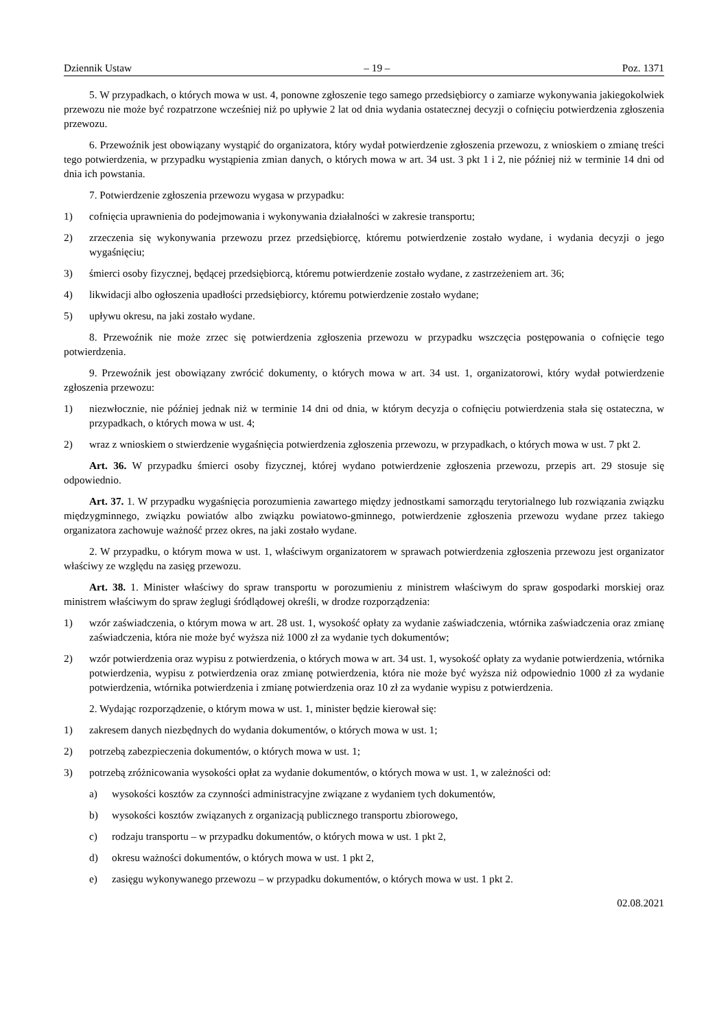Dziennik Ustaw – 19 – Poz. 1371
5. W przypadkach, o których mowa w ust. 4, ponowne zgłoszenie tego samego przedsiębiorcy o zamiarze wykonywania jakiegokolwiek przewozu nie może być rozpatrzone wcześniej niż po upływie 2 lat od dnia wydania ostatecznej decyzji o cofnięciu potwierdzenia zgłoszenia przewozu.
6. Przewoźnik jest obowiązany wystąpić do organizatora, który wydał potwierdzenie zgłoszenia przewozu, z wnioskiem o zmianę treści tego potwierdzenia, w przypadku wystąpienia zmian danych, o których mowa w art. 34 ust. 3 pkt 1 i 2, nie później niż w terminie 14 dni od dnia ich powstania.
7. Potwierdzenie zgłoszenia przewozu wygasa w przypadku:
1) cofnięcia uprawnienia do podejmowania i wykonywania działalności w zakresie transportu;
2) zrzeczenia się wykonywania przewozu przez przedsiębiorcę, któremu potwierdzenie zostało wydane, i wydania decyzji o jego wygaśnięciu;
3) śmierci osoby fizycznej, będącej przedsiębiorcą, któremu potwierdzenie zostało wydane, z zastrzeżeniem art. 36;
4) likwidacji albo ogłoszenia upadłości przedsiębiorcy, któremu potwierdzenie zostało wydane;
5) upływu okresu, na jaki zostało wydane.
8. Przewoźnik nie może zrzec się potwierdzenia zgłoszenia przewozu w przypadku wszczęcia postępowania o cofnięcie tego potwierdzenia.
9. Przewoźnik jest obowiązany zwrócić dokumenty, o których mowa w art. 34 ust. 1, organizatorowi, który wydał potwierdzenie zgłoszenia przewozu:
1) niezwłocznie, nie później jednak niż w terminie 14 dni od dnia, w którym decyzja o cofnięciu potwierdzenia stała się ostateczna, w przypadkach, o których mowa w ust. 4;
2) wraz z wnioskiem o stwierdzenie wygaśnięcia potwierdzenia zgłoszenia przewozu, w przypadkach, o których mowa w ust. 7 pkt 2.
Art. 36. W przypadku śmierci osoby fizycznej, której wydano potwierdzenie zgłoszenia przewozu, przepis art. 29 stosuje się odpowiednio.
Art. 37. 1. W przypadku wygaśnięcia porozumienia zawartego między jednostkami samorządu terytorialnego lub rozwiązania związku międzygminnego, związku powiatów albo związku powiatowo-gminnego, potwierdzenie zgłoszenia przewozu wydane przez takiego organizatora zachowuje ważność przez okres, na jaki zostało wydane.
2. W przypadku, o którym mowa w ust. 1, właściwym organizatorem w sprawach potwierdzenia zgłoszenia przewozu jest organizator właściwy ze względu na zasięg przewozu.
Art. 38. 1. Minister właściwy do spraw transportu w porozumieniu z ministrem właściwym do spraw gospodarki morskiej oraz ministrem właściwym do spraw żeglugi śródlądowej określi, w drodze rozporządzenia:
1) wzór zaświadczenia, o którym mowa w art. 28 ust. 1, wysokość opłaty za wydanie zaświadczenia, wtórnika zaświadczenia oraz zmianę zaświadczenia, która nie może być wyższa niż 1000 zł za wydanie tych dokumentów;
2) wzór potwierdzenia oraz wypisu z potwierdzenia, o których mowa w art. 34 ust. 1, wysokość opłaty za wydanie potwierdzenia, wtórnika potwierdzenia, wypisu z potwierdzenia oraz zmianę potwierdzenia, która nie może być wyższa niż odpowiednio 1000 zł za wydanie potwierdzenia, wtórnika potwierdzenia i zmianę potwierdzenia oraz 10 zł za wydanie wypisu z potwierdzenia.
2. Wydając rozporządzenie, o którym mowa w ust. 1, minister będzie kierował się:
1) zakresem danych niezbędnych do wydania dokumentów, o których mowa w ust. 1;
2) potrzebą zabezpieczenia dokumentów, o których mowa w ust. 1;
3) potrzebą zróżnicowania wysokości opłat za wydanie dokumentów, o których mowa w ust. 1, w zależności od:
a) wysokości kosztów za czynności administracyjne związane z wydaniem tych dokumentów,
b) wysokości kosztów związanych z organizacją publicznego transportu zbiorowego,
c) rodzaju transportu – w przypadku dokumentów, o których mowa w ust. 1 pkt 2,
d) okresu ważności dokumentów, o których mowa w ust. 1 pkt 2,
e) zasięgu wykonywanego przewozu – w przypadku dokumentów, o których mowa w ust. 1 pkt 2.
02.08.2021